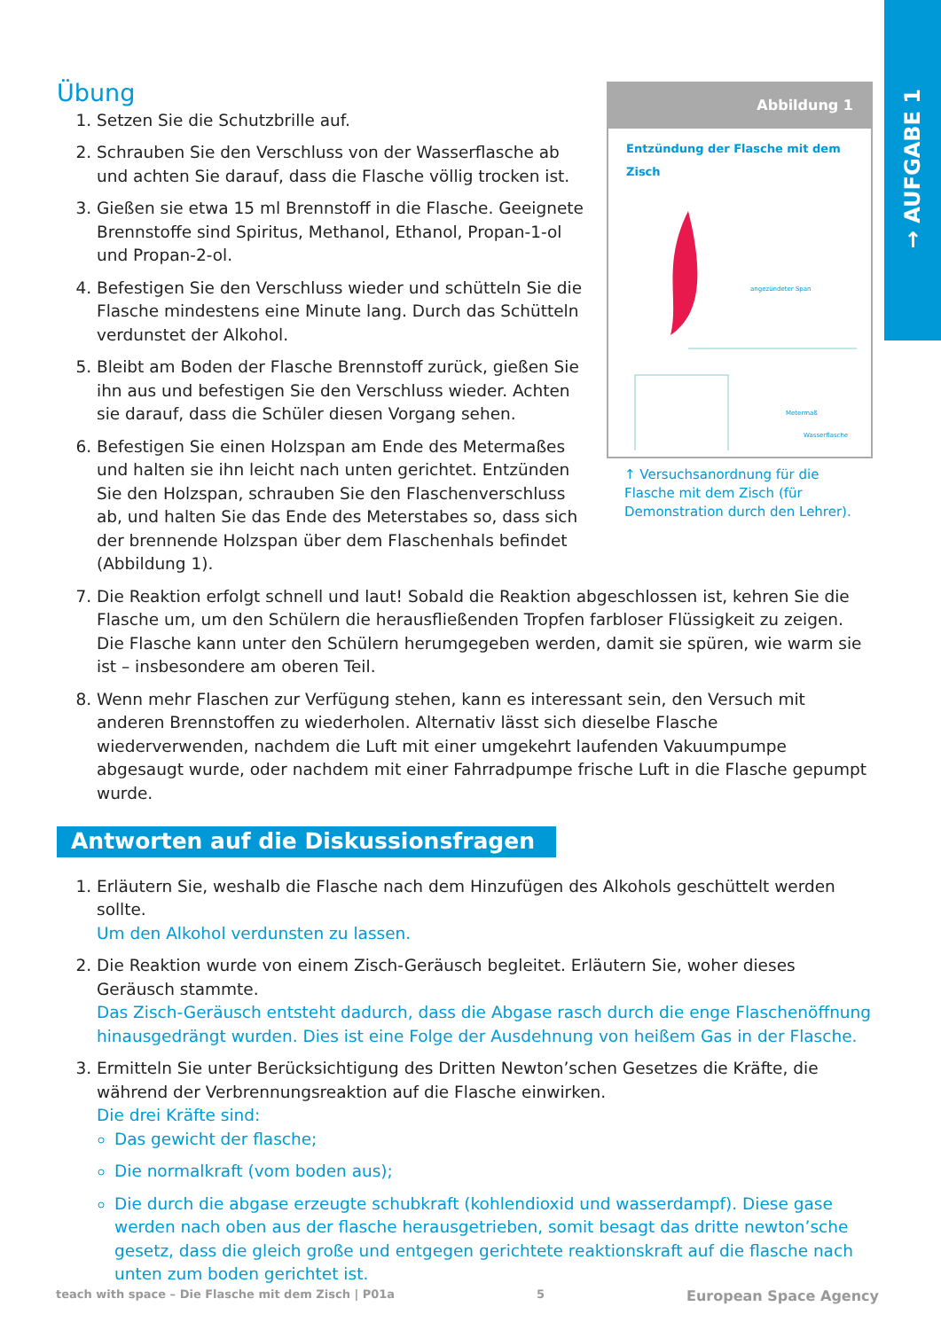→ AUFGABE 1
Abbildung 1
Entzündung der Flasche mit dem Zisch
angezündeter Span
Metermaß
Wasserflasche
↑ Versuchsanordnung für die Flasche mit dem Zisch (für Demonstration durch den Lehrer).
Übung
1. Setzen Sie die Schutzbrille auf.
2. Schrauben Sie den Verschluss von der Wasserflasche ab und achten Sie darauf, dass die Flasche völlig trocken ist.
3. Gießen sie etwa 15 ml Brennstoff in die Flasche. Geeignete Brennstoffe sind Spiritus, Methanol, Ethanol, Propan-1-ol und Propan-2-ol.
4. Befestigen Sie den Verschluss wieder und schütteln Sie die Flasche mindestens eine Minute lang. Durch das Schütteln verdunstet der Alkohol.
5. Bleibt am Boden der Flasche Brennstoff zurück, gießen Sie ihn aus und befestigen Sie den Verschluss wieder. Achten sie darauf, dass die Schüler diesen Vorgang sehen.
6. Befestigen Sie einen Holzspan am Ende des Metermaßes und halten sie ihn leicht nach unten gerichtet. Entzünden Sie den Holzspan, schrauben Sie den Flaschenverschluss ab, und halten Sie das Ende des Meterstabes so, dass sich der brennende Holzspan über dem Flaschenhals befindet (Abbildung 1).
7. Die Reaktion erfolgt schnell und laut! Sobald die Reaktion abgeschlossen ist, kehren Sie die Flasche um, um den Schülern die herausfließenden Tropfen farbloser Flüssigkeit zu zeigen. Die Flasche kann unter den Schülern herumgegeben werden, damit sie spüren, wie warm sie ist – insbesondere am oberen Teil.
8. Wenn mehr Flaschen zur Verfügung stehen, kann es interessant sein, den Versuch mit anderen Brennstoffen zu wiederholen. Alternativ lässt sich dieselbe Flasche wiederverwenden, nachdem die Luft mit einer umgekehrt laufenden Vakuumpumpe abgesaugt wurde, oder nachdem mit einer Fahrradpumpe frische Luft in die Flasche gepumpt wurde.
Antworten auf die Diskussionsfragen
1. Erläutern Sie, weshalb die Flasche nach dem Hinzufügen des Alkohols geschüttelt werden sollte.
Um den Alkohol verdunsten zu lassen.
2. Die Reaktion wurde von einem Zisch-Geräusch begleitet. Erläutern Sie, woher dieses Geräusch stammte.
Das Zisch-Geräusch entsteht dadurch, dass die Abgase rasch durch die enge Flaschenöffnung hinausgedrängt wurden. Dies ist eine Folge der Ausdehnung von heißem Gas in der Flasche.
3. Ermitteln Sie unter Berücksichtigung des Dritten Newton’schen Gesetzes die Kräfte, die während der Verbrennungsreaktion auf die Flasche einwirken.
Die drei Kräfte sind:
Das gewicht der flasche;
Die normalkraft (vom boden aus);
Die durch die abgase erzeugte schubkraft (kohlendioxid und wasserdampf). Diese gase werden nach oben aus der flasche herausgetrieben, somit besagt das dritte newton’sche gesetz, dass die gleich große und entgegen gerichtete reaktionskraft auf die flasche nach unten zum boden gerichtet ist.
teach with space – Die Flasche mit dem Zisch | P01a 5 European Space Agency